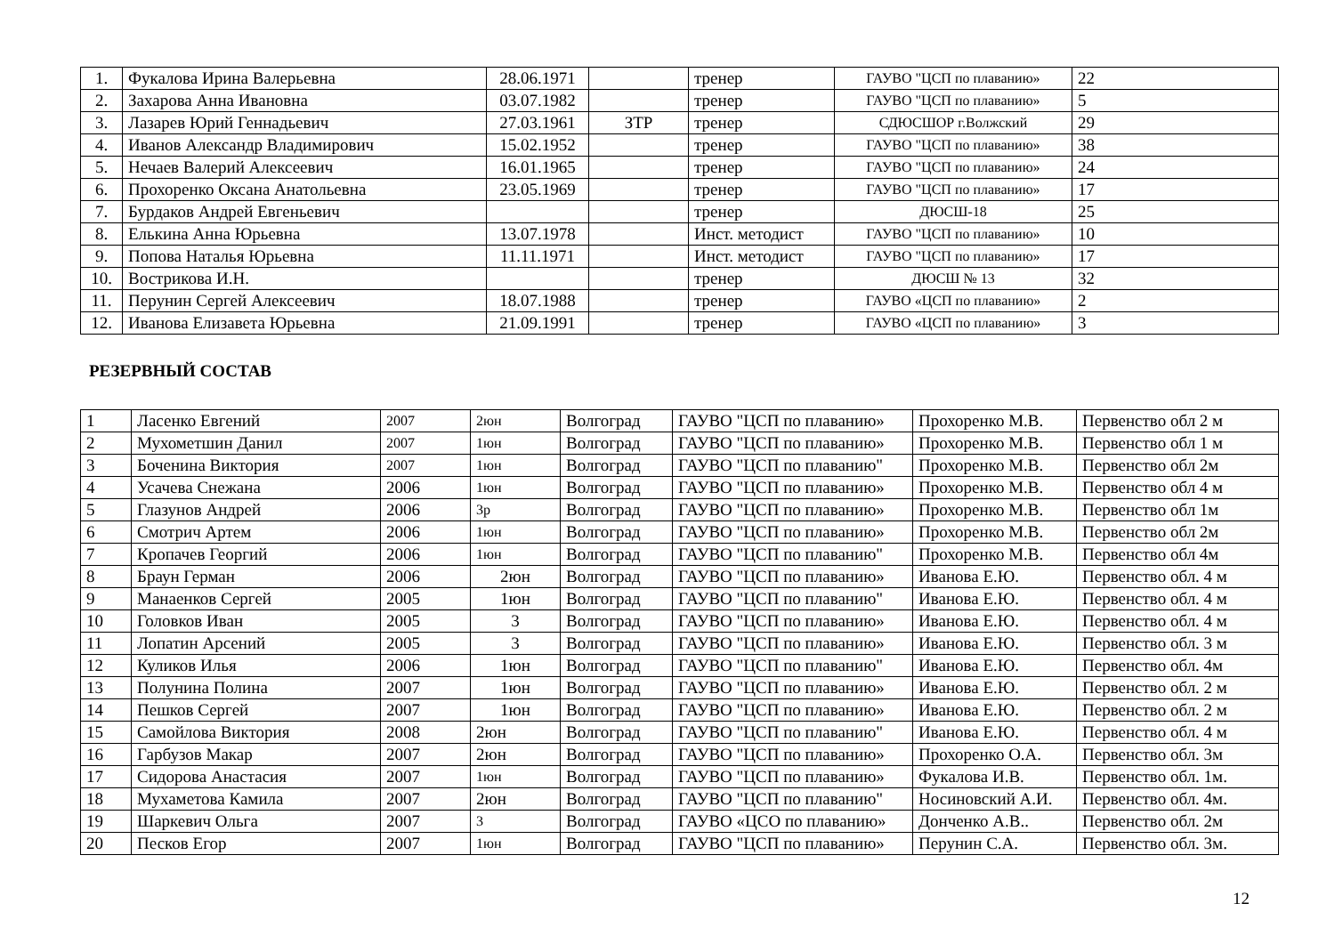| 1. | Фукалова Ирина Валерьевна | 28.06.1971 | | тренер | ГАУВО "ЦСП по плаванию» | 22 |
| 2. | Захарова Анна Ивановна | 03.07.1982 | | тренер | ГАУВО "ЦСП по плаванию» | 5 |
| 3. | Лазарев Юрий Геннадьевич | 27.03.1961 | ЗТР | тренер | СДЮСШОР г.Волжский | 29 |
| 4. | Иванов Александр Владимирович | 15.02.1952 | | тренер | ГАУВО "ЦСП по плаванию» | 38 |
| 5. | Нечаев Валерий Алексеевич | 16.01.1965 | | тренер | ГАУВО "ЦСП по плаванию» | 24 |
| 6. | Прохоренко Оксана Анатольевна | 23.05.1969 | | тренер | ГАУВО "ЦСП по плаванию» | 17 |
| 7. | Бурдаков Андрей Евгеньевич | | | тренер | ДЮСШ-18 | 25 |
| 8. | Елькина Анна Юрьевна | 13.07.1978 | | Инст. методист | ГАУВО "ЦСП по плаванию» | 10 |
| 9. | Попова Наталья Юрьевна | 11.11.1971 | | Инст. методист | ГАУВО "ЦСП по плаванию» | 17 |
| 10. | Вострикова И.Н. | | | тренер | ДЮСШ № 13 | 32 |
| 11. | Перунин Сергей Алексеевич | 18.07.1988 | | тренер | ГАУВО «ЦСП по плаванию» | 2 |
| 12. | Иванова Елизавета Юрьевна | 21.09.1991 | | тренер | ГАУВО «ЦСП по плаванию» | 3 |
РЕЗЕРВНЫЙ СОСТАВ
| 1 | Ласенко Евгений | 2007 | 2юн | Волгоград | ГАУВО "ЦСП по плаванию» | Прохоренко М.В. | Первенство обл 2 м |
| 2 | Мухометшин Данил | 2007 | 1юн | Волгоград | ГАУВО "ЦСП по плаванию» | Прохоренко М.В. | Первенство обл 1 м |
| 3 | Боченина Виктория | 2007 | 1юн | Волгоград | ГАУВО "ЦСП по плаванию" | Прохоренко М.В. | Первенство обл 2м |
| 4 | Усачева Снежана | 2006 | 1юн | Волгоград | ГАУВО "ЦСП по плаванию» | Прохоренко М.В. | Первенство обл 4 м |
| 5 | Глазунов Андрей | 2006 | 3р | Волгоград | ГАУВО "ЦСП по плаванию» | Прохоренко М.В. | Первенство обл 1м |
| 6 | Смотрич Артем | 2006 | 1юн | Волгоград | ГАУВО "ЦСП по плаванию» | Прохоренко М.В. | Первенство обл 2м |
| 7 | Кропачев Георгий | 2006 | 1юн | Волгоград | ГАУВО "ЦСП по плаванию" | Прохоренко М.В. | Первенство обл 4м |
| 8 | Браун Герман | 2006 | 2юн | Волгоград | ГАУВО "ЦСП по плаванию» | Иванова Е.Ю. | Первенство обл. 4 м |
| 9 | Манаенков Сергей | 2005 | 1юн | Волгоград | ГАУВО "ЦСП по плаванию" | Иванова Е.Ю. | Первенство обл. 4 м |
| 10 | Головков Иван | 2005 | 3 | Волгоград | ГАУВО "ЦСП по плаванию» | Иванова Е.Ю. | Первенство обл. 4 м |
| 11 | Лопатин Арсений | 2005 | 3 | Волгоград | ГАУВО "ЦСП по плаванию» | Иванова Е.Ю. | Первенство обл. 3 м |
| 12 | Куликов Илья | 2006 | 1юн | Волгоград | ГАУВО "ЦСП по плаванию" | Иванова Е.Ю. | Первенство обл. 4м |
| 13 | Полунина Полина | 2007 | 1юн | Волгоград | ГАУВО "ЦСП по плаванию» | Иванова Е.Ю. | Первенство обл. 2 м |
| 14 | Пешков Сергей | 2007 | 1юн | Волгоград | ГАУВО "ЦСП по плаванию» | Иванова Е.Ю. | Первенство обл. 2 м |
| 15 | Самойлова Виктория | 2008 | 2юн | Волгоград | ГАУВО "ЦСП по плаванию" | Иванова Е.Ю. | Первенство обл. 4 м |
| 16 | Гарбузов Макар | 2007 | 2юн | Волгоград | ГАУВО "ЦСП по плаванию» | Прохоренко О.А. | Первенство обл. 3м |
| 17 | Сидорова Анастасия | 2007 | 1юн | Волгоград | ГАУВО "ЦСП по плаванию» | Фукалова И.В. | Первенство обл. 1м. |
| 18 | Мухаметова Камила | 2007 | 2юн | Волгоград | ГАУВО "ЦСП по плаванию" | Носиновский А.И. | Первенство обл. 4м. |
| 19 | Шаркевич Ольга | 2007 | 3 | Волгоград | ГАУВО «ЦСО по плаванию» | Донченко А.В.. | Первенство обл. 2м |
| 20 | Песков Егор | 2007 | 1юн | Волгоград | ГАУВО "ЦСП по плаванию» | Перунин С.А. | Первенство обл. 3м. |
12